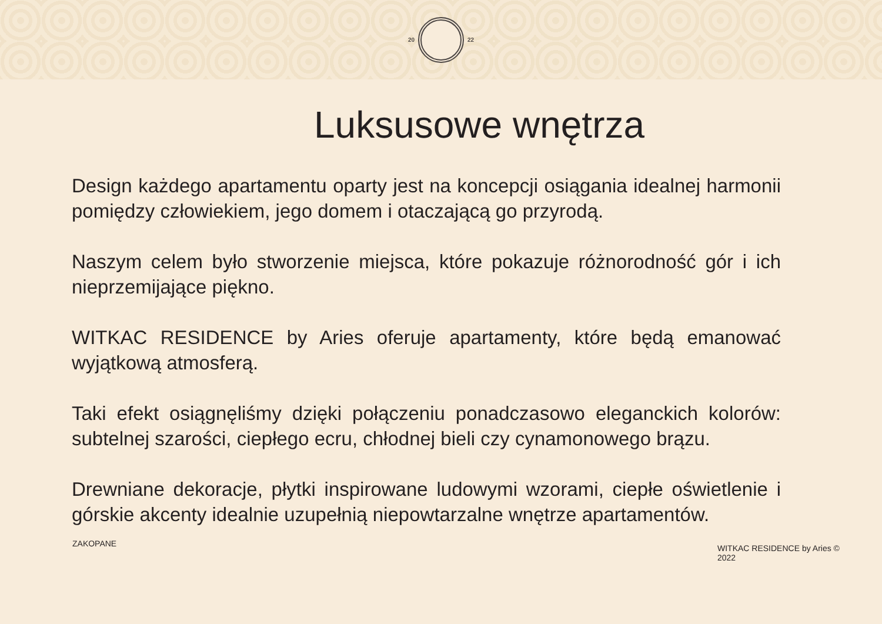20 22
Luksusowe wnętrza
Design każdego apartamentu oparty jest na koncepcji osiągania idealnej harmonii pomiędzy człowiekiem, jego domem i otaczającą go przyrodą.
Naszym celem było stworzenie miejsca, które pokazuje różnorodność gór i ich nieprzemijające piękno.
WITKAC RESIDENCE by Aries oferuje apartamenty, które będą emanować wyjątkową atmosferą.
Taki efekt osiągnęliśmy dzięki połączeniu ponadczasowo eleganckich kolorów: subtelnej szarości, ciepłego ecru, chłodnej bieli czy cynamonowego brązu.
Drewniane dekoracje, płytki inspirowane ludowymi wzorami, ciepłe oświetlenie i górskie akcenty idealnie uzupełnią niepowtarzalne wnętrze apartamentów.
ZAKOPANE
WITKAC RESIDENCE by Aries © 2022